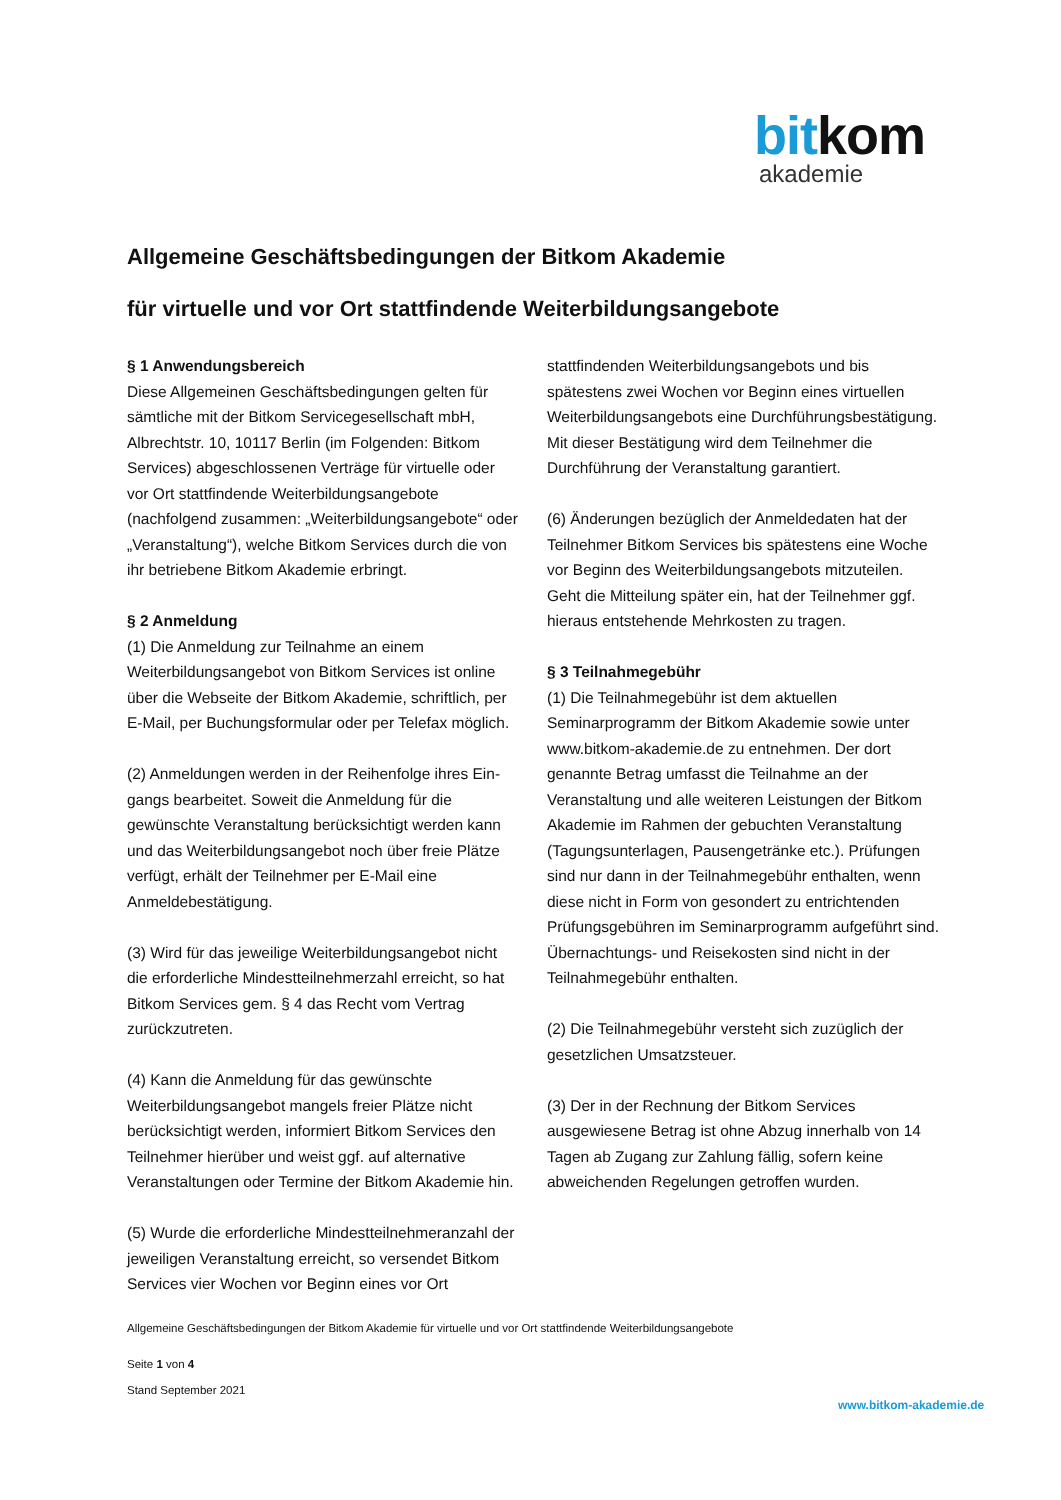bitkom
akademie
Allgemeine Geschäftsbedingungen der Bitkom Akademie
für virtuelle und vor Ort stattfindende Weiterbildungsangebote
§ 1 Anwendungsbereich
Diese Allgemeinen Geschäftsbedingungen gelten für sämtliche mit der Bitkom Servicegesellschaft mbH, Albrechtstr. 10, 10117 Berlin (im Folgenden: Bitkom Services) abgeschlossenen Verträge für virtuelle oder vor Ort stattfindende Weiterbildungsangebote (nachfolgend zusammen: „Weiterbildungsangebote“ oder „Veranstaltung“), welche Bitkom Services durch die von ihr betriebene Bitkom Akademie erbringt.
§ 2 Anmeldung
(1) Die Anmeldung zur Teilnahme an einem Weiterbildungsangebot von Bitkom Services ist online über die Webseite der Bitkom Akademie, schriftlich, per E-Mail, per Buchungsformular oder per Telefax möglich.
(2) Anmeldungen werden in der Reihenfolge ihres Ein-gangs bearbeitet. Soweit die Anmeldung für die gewünschte Veranstaltung berücksichtigt werden kann und das Weiterbildungsangebot noch über freie Plätze verfügt, erhält der Teilnehmer per E-Mail eine Anmeldebestätigung.
(3) Wird für das jeweilige Weiterbildungsangebot nicht die erforderliche Mindestteilnehmerzahl erreicht, so hat Bitkom Services gem. § 4 das Recht vom Vertrag zurückzutreten.
(4) Kann die Anmeldung für das gewünschte Weiterbildungsangebot mangels freier Plätze nicht berücksichtigt werden, informiert Bitkom Services den Teilnehmer hierüber und weist ggf. auf alternative Veranstaltungen oder Termine der Bitkom Akademie hin.
(5) Wurde die erforderliche Mindestteilnehmeranzahl der jeweiligen Veranstaltung erreicht, so versendet Bitkom Services vier Wochen vor Beginn eines vor Ort
stattfindenden Weiterbildungsangebots und bis spätestens zwei Wochen vor Beginn eines virtuellen Weiterbildungsangebots eine Durchführungsbestätigung. Mit dieser Bestätigung wird dem Teilnehmer die Durchführung der Veranstaltung garantiert.
(6) Änderungen bezüglich der Anmeldedaten hat der Teilnehmer Bitkom Services bis spätestens eine Woche vor Beginn des Weiterbildungsangebots mitzuteilen. Geht die Mitteilung später ein, hat der Teilnehmer ggf. hieraus entstehende Mehrkosten zu tragen.
§ 3 Teilnahmegebühr
(1) Die Teilnahmegebühr ist dem aktuellen Seminarprogramm der Bitkom Akademie sowie unter www.bitkom-akademie.de zu entnehmen. Der dort genannte Betrag umfasst die Teilnahme an der Veranstaltung und alle weiteren Leistungen der Bitkom Akademie im Rahmen der gebuchten Veranstaltung (Tagungsunterlagen, Pausengetränke etc.). Prüfungen sind nur dann in der Teilnahmegebühr enthalten, wenn diese nicht in Form von gesondert zu entrichtenden Prüfungsgebühren im Seminarprogramm aufgeführt sind. Übernachtungs- und Reisekosten sind nicht in der Teilnahmegebühr enthalten.
(2) Die Teilnahmegebühr versteht sich zuzüglich der gesetzlichen Umsatzsteuer.
(3) Der in der Rechnung der Bitkom Services ausgewiesene Betrag ist ohne Abzug innerhalb von 14 Tagen ab Zugang zur Zahlung fällig, sofern keine abweichenden Regelungen getroffen wurden.
Allgemeine Geschäftsbedingungen der Bitkom Akademie für virtuelle und vor Ort stattfindende Weiterbildungsangebote
Seite 1 von 4
Stand September 2021
www.bitkom-akademie.de